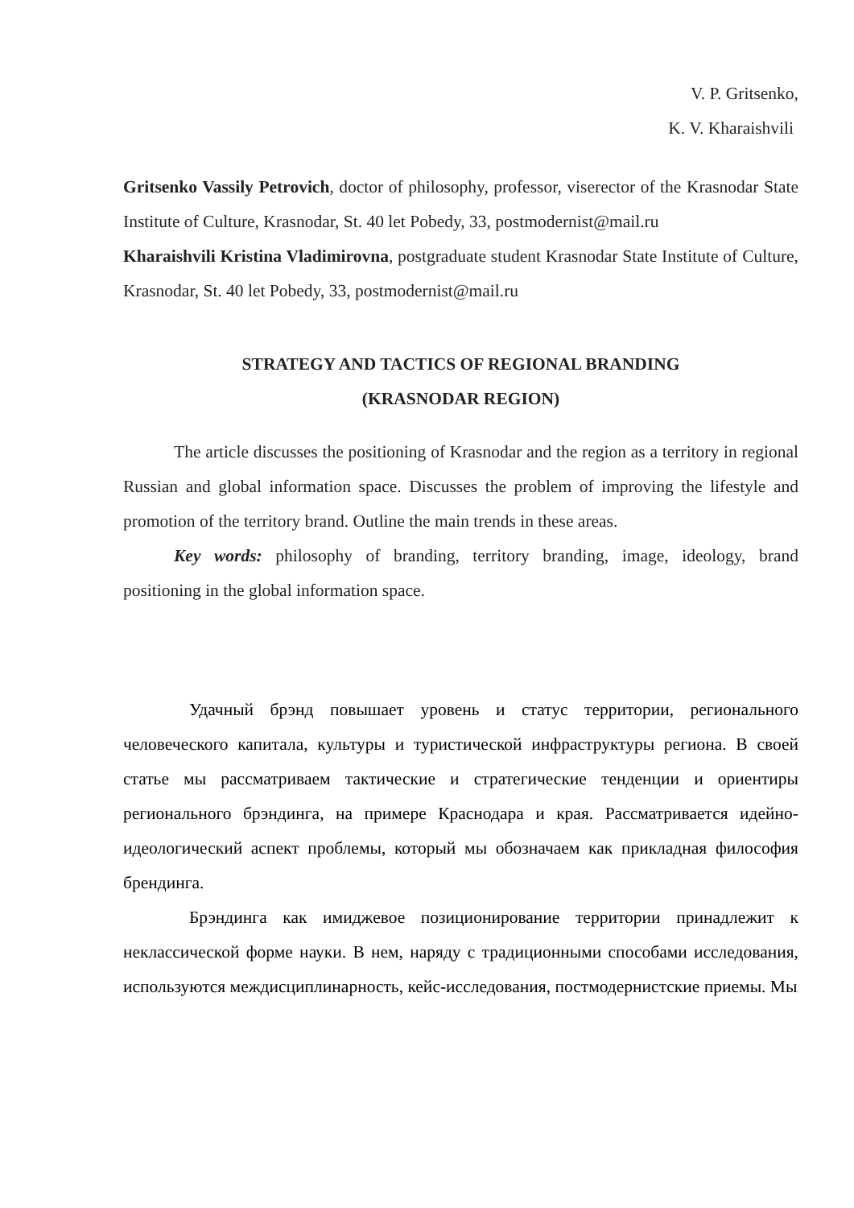V. P. Gritsenko,
K. V. Kharaishvili
Gritsenko Vassily Petrovich, doctor of philosophy, professor, viserector of the Krasnodar State Institute of Culture, Krasnodar, St. 40 let Pobedy, 33, postmodernist@mail.ru
Kharaishvili Kristina Vladimirovna, postgraduate student Krasnodar State Institute of Culture, Krasnodar, St. 40 let Pobedy, 33, postmodernist@mail.ru
STRATEGY AND TACTICS OF REGIONAL BRANDING
(KRASNODAR REGION)
The article discusses the positioning of Krasnodar and the region as a territory in regional Russian and global information space. Discusses the problem of improving the lifestyle and promotion of the territory brand. Outline the main trends in these areas.
Key words: philosophy of branding, territory branding, image, ideology, brand positioning in the global information space.
Удачный брэнд повышает уровень и статус территории, регионального человеческого капитала, культуры и туристической инфраструктуры региона. В своей статье мы рассматриваем тактические и стратегические тенденции и ориентиры регионального брэндинга, на примере Краснодара и края. Рассматривается идейно-идеологический аспект проблемы, который мы обозначаем как прикладная философия брендинга.
Брэндинга как имиджевое позиционирование территории принадлежит к неклассической форме науки. В нем, наряду с традиционными способами исследования, используются междисциплинарность, кейс-исследования, постмодернистские приемы. Мы